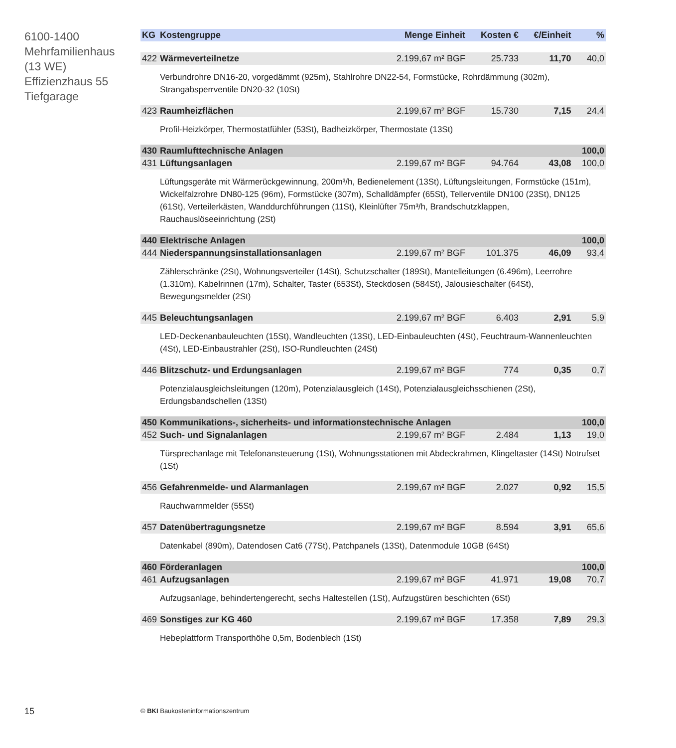6100-1400
Mehrfamilienhaus
(13 WE)
Effizienzhaus 55
Tiefgarage
| KG | Kostengruppe | Menge Einheit | Kosten € | €/Einheit | % |
| --- | --- | --- | --- | --- | --- |
| 422 | Wärmeverteilnetze | 2.199,67 m² BGF | 25.733 | 11,70 | 40,0 |
| | Verbundrohre DN16-20, vorgedämmt (925m), Stahlrohre DN22-54, Formstücke, Rohrdämmung (302m), Strangabsperrventile DN20-32 (10St) | | | | |
| 423 | Raumheizflächen | 2.199,67 m² BGF | 15.730 | 7,15 | 24,4 |
| | Profil-Heizkörper, Thermostatfühler (53St), Badheizkörper, Thermostate (13St) | | | | |
| 430 | Raumlufttechnische Anlagen | | | | 100,0 |
| 431 | Lüftungsanlagen | 2.199,67 m² BGF | 94.764 | 43,08 | 100,0 |
| | Lüftungsgeräte mit Wärmerückgewinnung, 200m³/h, Bedienelement (13St), Lüftungsleitungen, Formstücke (151m), Wickelfalzrohre DN80-125 (96m), Formstücke (307m), Schalldämpfer (65St), Tellerventile DN100 (23St), DN125 (61St), Verteilerkästen, Wanddurchführungen (11St), Kleinlüfter 75m³/h, Brandschutzklappen, Rauchauslöseeinrichtung (2St) | | | | |
| 440 | Elektrische Anlagen | | | | 100,0 |
| 444 | Niederspannungsinstallationsanlagen | 2.199,67 m² BGF | 101.375 | 46,09 | 93,4 |
| | Zählerschränke (2St), Wohnungsverteiler (14St), Schutzschalter (189St), Mantelleitungen (6.496m), Leerrohre (1.310m), Kabelrinnen (17m), Schalter, Taster (653St), Steckdosen (584St), Jalousieschalter (64St), Bewegungsmelder (2St) | | | | |
| 445 | Beleuchtungsanlagen | 2.199,67 m² BGF | 6.403 | 2,91 | 5,9 |
| | LED-Deckenanbauleuchten (15St), Wandleuchten (13St), LED-Einbauleuchten (4St), Feuchtraum-Wannenleuchten (4St), LED-Einbaustrahler (2St), ISO-Rundleuchten (24St) | | | | |
| 446 | Blitzschutz- und Erdungsanlagen | 2.199,67 m² BGF | 774 | 0,35 | 0,7 |
| | Potenzialausgleichsleitungen (120m), Potenzialausgleich (14St), Potenzialausgleichsschienen (2St), Erdungsbandschellen (13St) | | | | |
| 450 | Kommunikations-, sicherheits- und informationstechnische Anlagen | | | | 100,0 |
| 452 | Such- und Signalanlagen | 2.199,67 m² BGF | 2.484 | 1,13 | 19,0 |
| | Türsprechanlage mit Telefonansteuerung (1St), Wohnungsstationen mit Abdeckrahmen, Klingeltaster (14St) Notrufset (1St) | | | | |
| 456 | Gefahrenmelde- und Alarmanlagen | 2.199,67 m² BGF | 2.027 | 0,92 | 15,5 |
| | Rauchwarnmelder (55St) | | | | |
| 457 | Datenübertragungsnetze | 2.199,67 m² BGF | 8.594 | 3,91 | 65,6 |
| | Datenkabel (890m), Datendosen Cat6 (77St), Patchpanels (13St), Datenmodule 10GB (64St) | | | | |
| 460 | Förderanlagen | | | | 100,0 |
| 461 | Aufzugsanlagen | 2.199,67 m² BGF | 41.971 | 19,08 | 70,7 |
| | Aufzugsanlage, behindertengerecht, sechs Haltestellen (1St), Aufzugstüren beschichten (6St) | | | | |
| 469 | Sonstiges zur KG 460 | 2.199,67 m² BGF | 17.358 | 7,89 | 29,3 |
| | Hebeplattform Transporthöhe 0,5m, Bodenblech (1St) | | | | |
15
© BKI Baukosteninformationszentrum